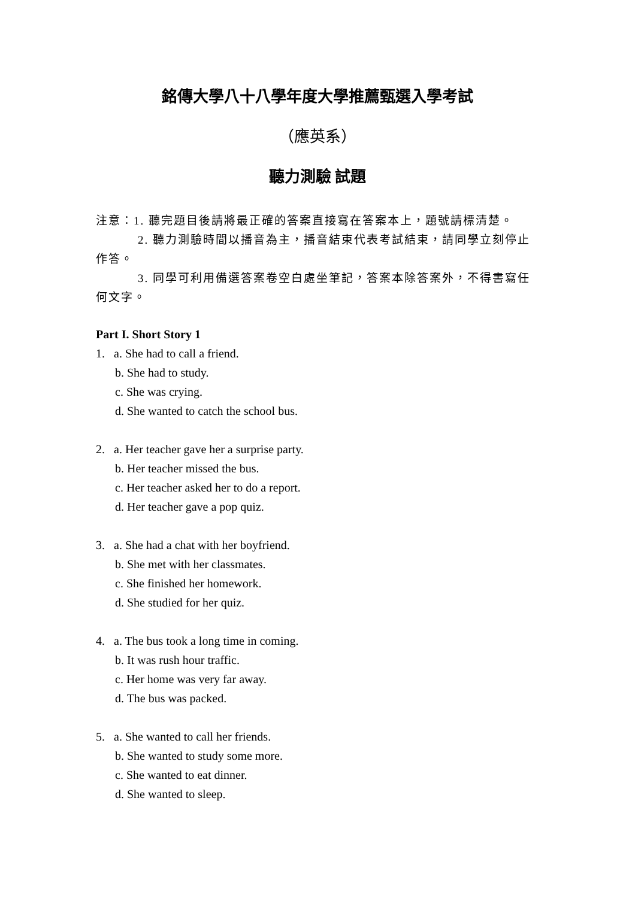銘傳大學八十八學年度大學推薦甄選入學考試
（應英系）
聽力測驗 試題
注意：1. 聽完題目後請將最正確的答案直接寫在答案本上，題號請標清楚。
2. 聽力測驗時間以播音為主，播音結束代表考試結束，請同學立刻停止作答。
3. 同學可利用備選答案卷空白處坐筆記，答案本除答案外，不得書寫任何文字。
Part I. Short Story 1
1. a. She had to call a friend.
b. She had to study.
c. She was crying.
d. She wanted to catch the school bus.
2. a. Her teacher gave her a surprise party.
b. Her teacher missed the bus.
c. Her teacher asked her to do a report.
d. Her teacher gave a pop quiz.
3. a. She had a chat with her boyfriend.
b. She met with her classmates.
c. She finished her homework.
d. She studied for her quiz.
4. a. The bus took a long time in coming.
b. It was rush hour traffic.
c. Her home was very far away.
d. The bus was packed.
5. a. She wanted to call her friends.
b. She wanted to study some more.
c. She wanted to eat dinner.
d. She wanted to sleep.